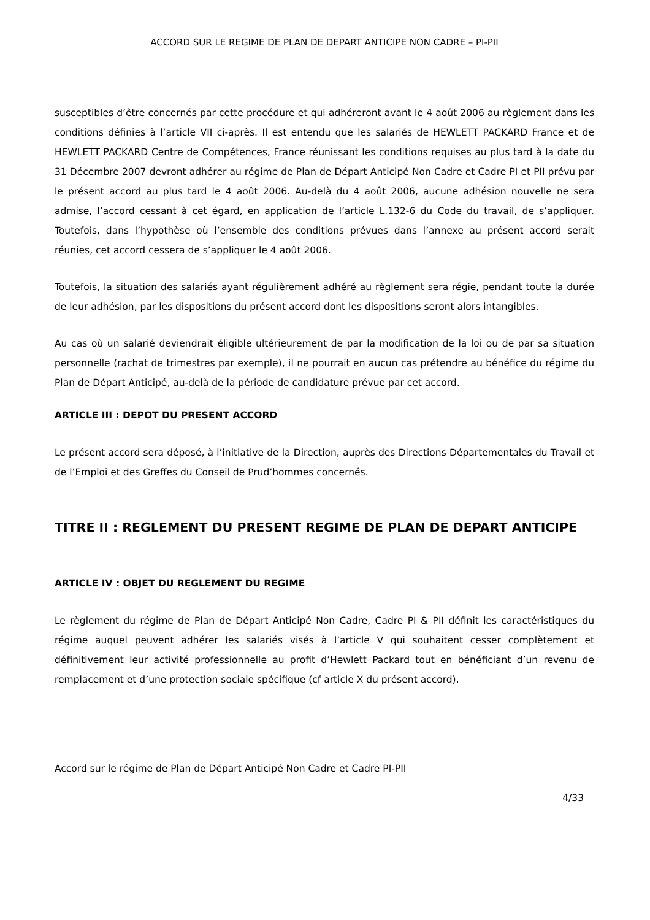ACCORD SUR LE REGIME DE PLAN DE DEPART ANTICIPE NON CADRE – PI-PII
susceptibles d’être concernés par cette procédure et qui adhéreront avant le 4 août 2006 au règlement dans les conditions définies à l’article VII ci-après. Il est entendu que les salariés de HEWLETT PACKARD France et de HEWLETT PACKARD Centre de Compétences, France réunissant les conditions requises au plus tard à la date du 31 Décembre 2007 devront adhérer au régime de Plan de Départ Anticipé Non Cadre et Cadre PI et PII prévu par le présent accord au plus tard le 4 août 2006. Au-delà du 4 août 2006, aucune adhésion nouvelle ne sera admise, l’accord cessant à cet égard, en application de l’article L.132-6 du Code du travail, de s’appliquer. Toutefois, dans l’hypothèse où l’ensemble des conditions prévues dans l’annexe au présent accord serait réunies, cet accord cessera de s’appliquer le 4 août 2006.
Toutefois, la situation des salariés ayant régulièrement adhéré au règlement sera régie, pendant toute la durée de leur adhésion, par les dispositions du présent accord dont les dispositions seront alors intangibles.
Au cas où un salarié deviendrait éligible ultérieurement de par la modification de la loi ou de par sa situation personnelle (rachat de trimestres par exemple), il ne pourrait en aucun cas prétendre au bénéfice du régime du Plan de Départ Anticipé, au-delà de la période de candidature prévue par cet accord.
ARTICLE III : DEPOT DU PRESENT ACCORD
Le présent accord sera déposé, à l’initiative de la Direction, auprès des Directions Départementales du Travail et de l’Emploi et des Greffes du Conseil de Prud’hommes concernés.
TITRE II : REGLEMENT DU PRESENT REGIME DE PLAN DE DEPART ANTICIPE
ARTICLE IV : OBJET DU REGLEMENT DU REGIME
Le règlement du régime de Plan de Départ Anticipé Non Cadre, Cadre PI & PII définit les caractéristiques du régime auquel peuvent adhérer les salariés visés à l’article V qui souhaitent cesser complètement et définitivement leur activité professionnelle au profit d’Hewlett Packard tout en bénéficiant d’un revenu de remplacement et d’une protection sociale spécifique (cf article X du présent accord).
Accord sur le régime de Plan de Départ Anticipé Non Cadre et Cadre PI-PII
4/33